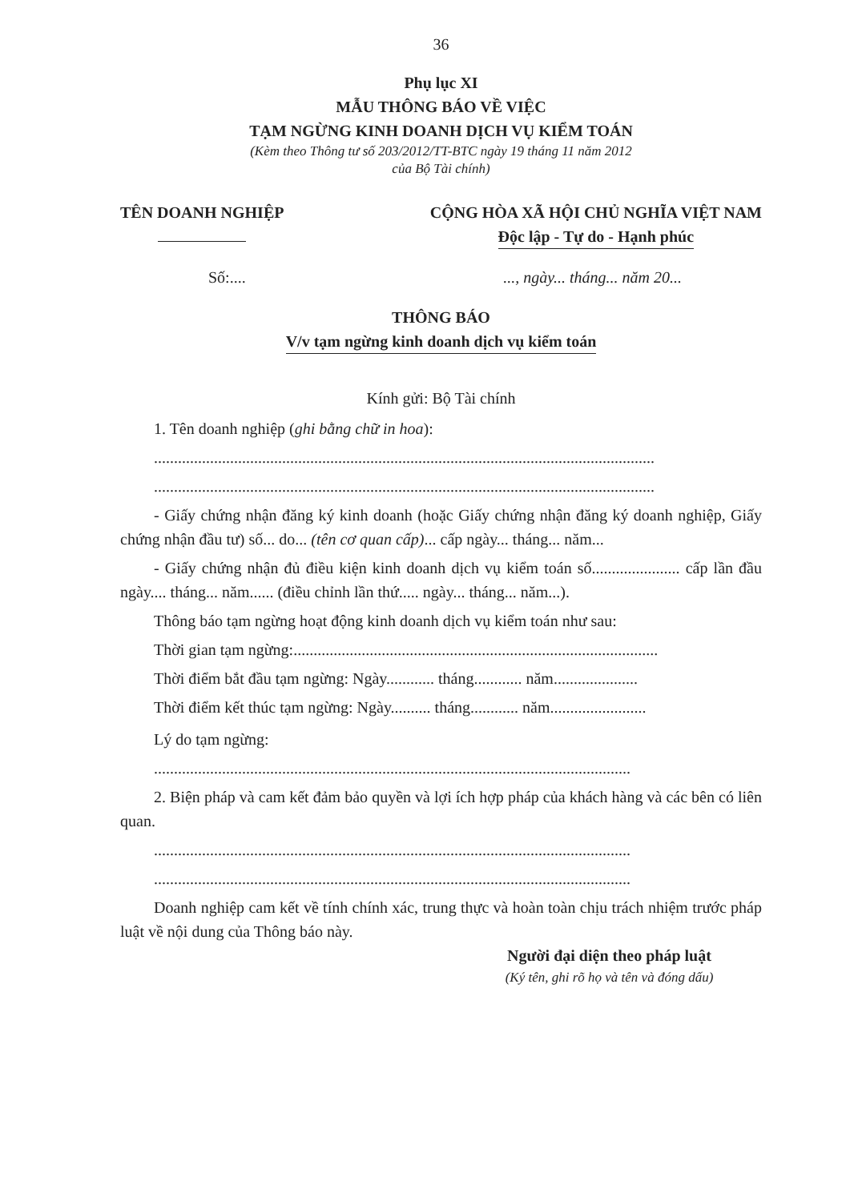36
Phụ lục XI
MẪU THÔNG BÁO VỀ VIỆC
TẠM NGỪNG KINH DOANH DỊCH VỤ KIỂM TOÁN
(Kèm theo Thông tư số 203/2012/TT-BTC ngày 19 tháng 11 năm 2012
của Bộ Tài chính)
TÊN DOANH NGHIỆP
CỘNG HÒA XÃ HỘI CHỦ NGHĨA VIỆT NAM
Độc lập - Tự do - Hạnh phúc
Số:.... ..., ngày... tháng... năm 20...
THÔNG BÁO
V/v tạm ngừng kinh doanh dịch vụ kiểm toán
Kính gửi: Bộ Tài chính
1. Tên doanh nghiệp (ghi bằng chữ in hoa):
.............................................................................................................................
.............................................................................................................................
- Giấy chứng nhận đăng ký kinh doanh (hoặc Giấy chứng nhận đăng ký doanh nghiệp, Giấy chứng nhận đầu tư) số... do... (tên cơ quan cấp)... cấp ngày... tháng... năm...
- Giấy chứng nhận đủ điều kiện kinh doanh dịch vụ kiểm toán số...................... cấp lần đầu ngày.... tháng... năm...... (điều chỉnh lần thứ..... ngày... tháng... năm...).
Thông báo tạm ngừng hoạt động kinh doanh dịch vụ kiểm toán như sau:
Thời gian tạm ngừng:...........................................................................................
Thời điểm bắt đầu tạm ngừng: Ngày............ tháng............ năm.....................
Thời điểm kết thúc tạm ngừng: Ngày.......... tháng............ năm........................
Lý do tạm ngừng:
.......................................................................................................................
2. Biện pháp và cam kết đảm bảo quyền và lợi ích hợp pháp của khách hàng và các bên có liên quan.
.......................................................................................................................
.......................................................................................................................
Doanh nghiệp cam kết về tính chính xác, trung thực và hoàn toàn chịu trách nhiệm trước pháp luật về nội dung của Thông báo này.
Người đại diện theo pháp luật
(Ký tên, ghi rõ họ và tên và đóng dấu)